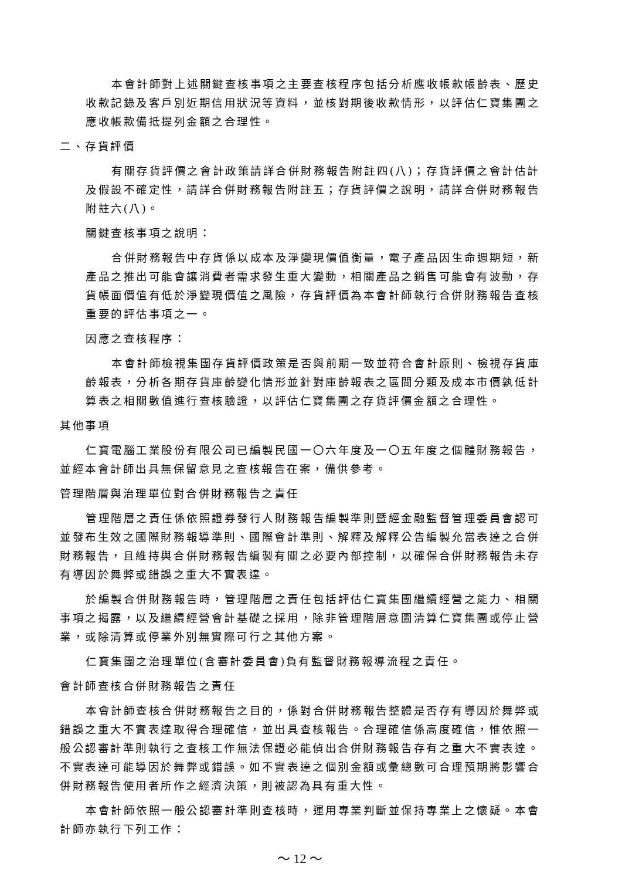本會計師對上述關鍵查核事項之主要查核程序包括分析應收帳款帳齡表、歷史收款記錄及客戶別近期信用狀況等資料，並核對期後收款情形，以評估仁寶集團之應收帳款備抵提列金額之合理性。
二、存貨評價
有關存貨評價之會計政策請詳合併財務報告附註四(八)；存貨評價之會計估計及假設不確定性，請詳合併財務報告附註五；存貨評價之說明，請詳合併財務報告附註六(八)。
關鍵查核事項之說明：
合併財務報告中存貨係以成本及淨變現價值衡量，電子產品因生命週期短，新產品之推出可能會讓消費者需求發生重大變動，相關產品之銷售可能會有波動，存貨帳面價值有低於淨變現價值之風險，存貨評價為本會計師執行合併財務報告查核重要的評估事項之一。
因應之查核程序：
本會計師檢視集團存貨評價政策是否與前期一致並符合會計原則、檢視存貨庫齡報表，分析各期存貨庫齡變化情形並針對庫齡報表之區間分類及成本市價孰低計算表之相關數值進行查核驗證，以評估仁寶集團之存貨評價金額之合理性。
其他事項
仁寶電腦工業股份有限公司已編製民國一〇六年度及一〇五年度之個體財務報告，並經本會計師出具無保留意見之查核報告在案，備供參考。
管理階層與治理單位對合併財務報告之責任
管理階層之責任係依照證券發行人財務報告編製準則暨經金融監督管理委員會認可並發布生效之國際財務報導準則、國際會計準則、解釋及解釋公告編製允當表達之合併財務報告，且維持與合併財務報告編製有關之必要內部控制，以確保合併財務報告未存有導因於舞弊或錯誤之重大不實表達。
於編製合併財務報告時，管理階層之責任包括評估仁寶集團繼續經營之能力、相關事項之揭露，以及繼續經營會計基礎之採用，除非管理階層意圖清算仁寶集團或停止營業，或除清算或停業外別無實際可行之其他方案。
仁寶集團之治理單位(含審計委員會)負有監督財務報導流程之責任。
會計師查核合併財務報告之責任
本會計師查核合併財務報告之目的，係對合併財務報告整體是否存有導因於舞弊或錯誤之重大不實表達取得合理確信，並出具查核報告。合理確信係高度確信，惟依照一般公認審計準則執行之查核工作無法保證必能偵出合併財務報告存有之重大不實表達。不實表達可能導因於舞弊或錯誤。如不實表達之個別金額或彙總數可合理預期將影響合併財務報告使用者所作之經濟決策，則被認為具有重大性。
本會計師依照一般公認審計準則查核時，運用專業判斷並保持專業上之懷疑。本會計師亦執行下列工作：
～ 12 ～